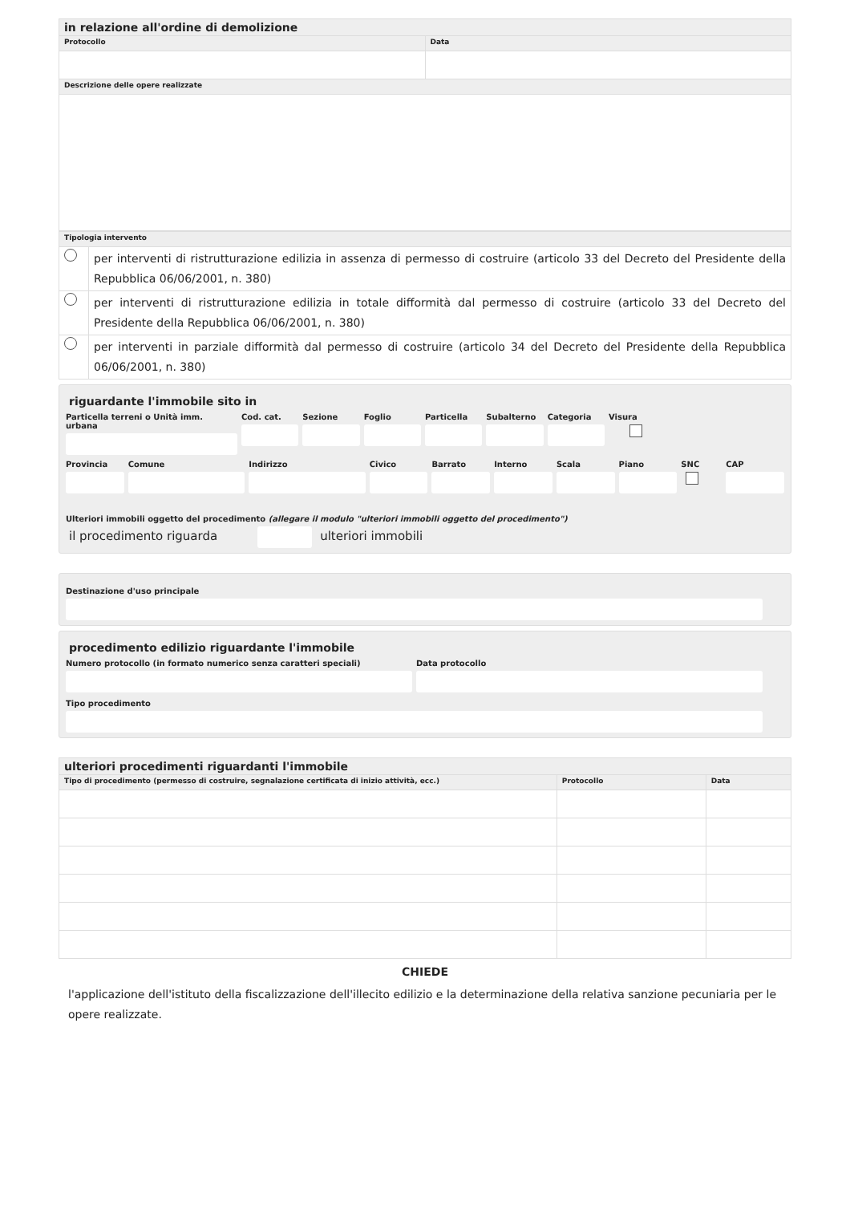| in relazione all'ordine di demolizione | |
| Protocollo | Data |
| Descrizione delle opere realizzate | |
| Tipologia intervento | |
| | per interventi di ristrutturazione edilizia in assenza di permesso di costruire (articolo 33 del Decreto del Presidente della Repubblica 06/06/2001, n. 380) |
| | per interventi di ristrutturazione edilizia in totale difformità dal permesso di costruire (articolo 33 del Decreto del Presidente della Repubblica 06/06/2001, n. 380) |
| | per interventi in parziale difformità dal permesso di costruire (articolo 34 del Decreto del Presidente della Repubblica 06/06/2001, n. 380) |
riguardante l'immobile sito in
Particella terreni o Unità imm. urbana
Cod. cat. Sezione Foglio Particella Subalterno Categoria Visura
Provincia Comune Indirizzo Civico Barrato Interno Scala Piano SNC CAP
Ulteriori immobili oggetto del procedimento (allegare il modulo "ulteriori immobili oggetto del procedimento")
il procedimento riguarda
ulteriori immobili
Destinazione d'uso principale
procedimento edilizio riguardante l'immobile
Numero protocollo (in formato numerico senza caratteri speciali)
Data protocollo
Tipo procedimento
| ulteriori procedimenti riguardanti l'immobile | | |
| Tipo di procedimento (permesso di costruire, segnalazione certificata di inizio attività, ecc.) | Protocollo | Data |
CHIEDE
l'applicazione dell'istituto della fiscalizzazione dell'illecito edilizio e la determinazione della relativa sanzione pecuniaria per le opere realizzate.